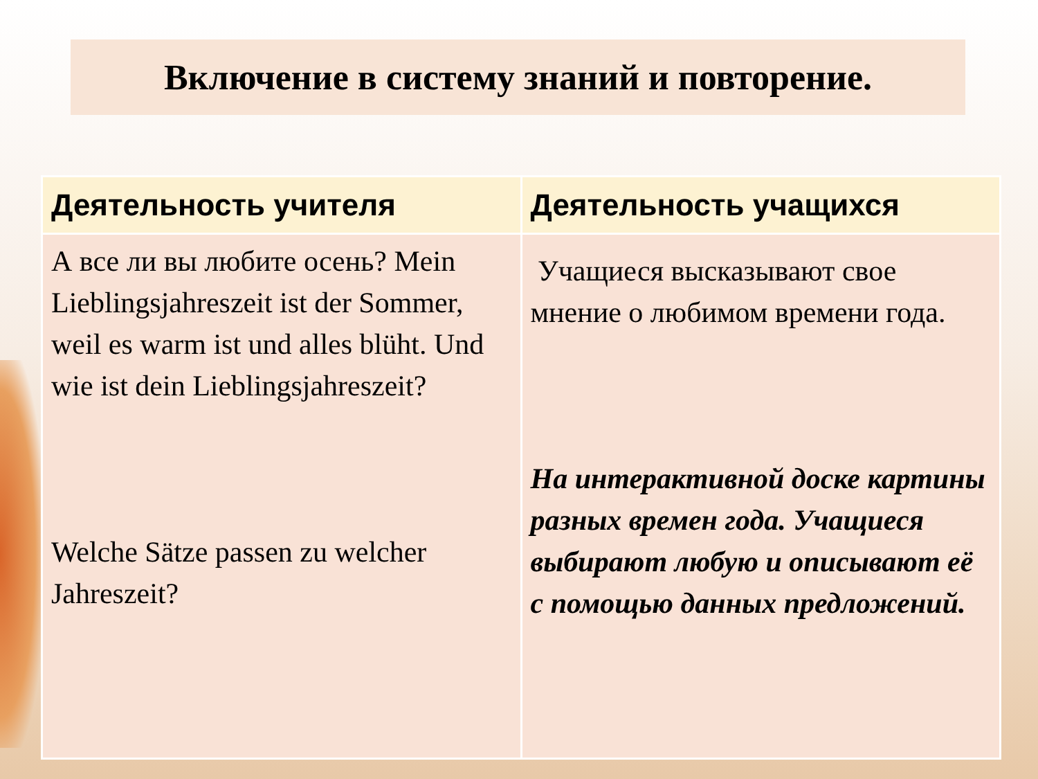Включение в систему знаний и повторение.
| Деятельность учителя | Деятельность учащихся |
| --- | --- |
| А все ли вы любите осень? Mein Lieblingsjahreszeit ist der Sommer, weil es warm ist und alles blüht. Und wie ist dein Lieblingsjahreszeit? Welche Sätze passen zu welcher Jahreszeit? | Учащиеся высказывают свое мнение о любимом времени года. На интерактивной доске картины разных времен года. Учащиеся выбирают любую и описывают её с помощью данных предложений. |